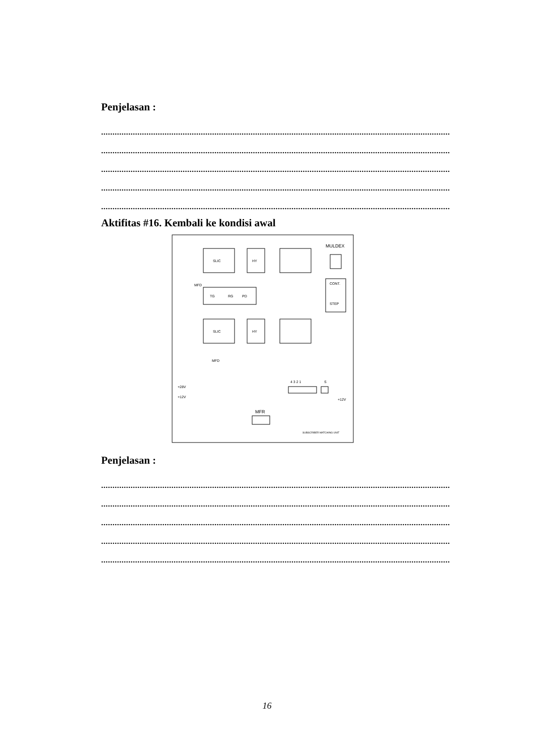Penjelasan :
..........................................................................................................................................................
..........................................................................................................................................................
..........................................................................................................................................................
..........................................................................................................................................................
..........................................................................................................................................................
Aktifitas #16. Kembali ke kondisi awal
SLIC
HY
MULDEX
CONT.
STEP
TG
RG
PD
SLIC
HY
MFD
MFD
4 3 2 1
S
+28V
+12V
+12V
MFR
SUBSCRIBER MATCHING UNIT
Penjelasan :
..........................................................................................................................................................
..........................................................................................................................................................
..........................................................................................................................................................
..........................................................................................................................................................
..........................................................................................................................................................
16